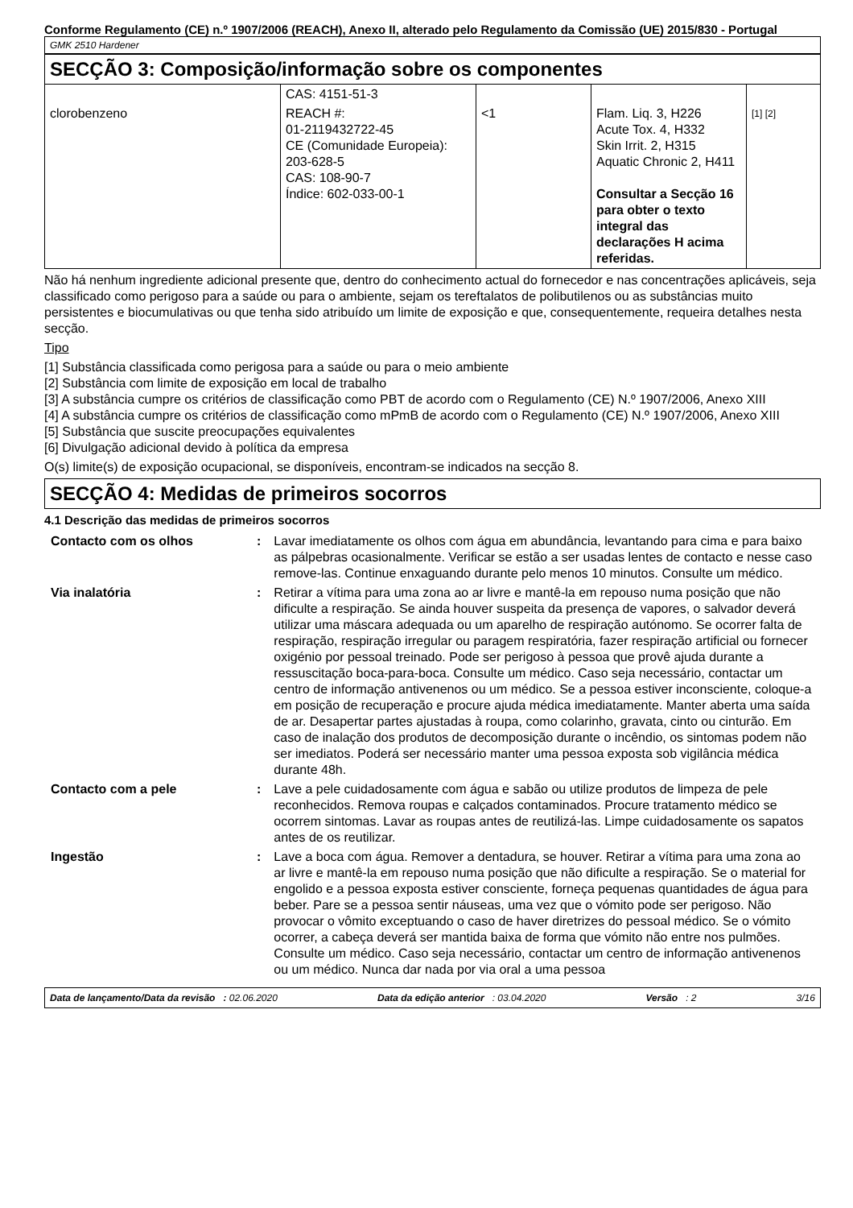Conforme Regulamento (CE) n.º 1907/2006 (REACH), Anexo II, alterado pelo Regulamento da Comissão (UE) 2015/830 - Portugal
GMK 2510 Hardener
SECÇÃO 3: Composição/informação sobre os componentes
| | CAS: 4151-51-3 | | | |
| clorobenzeno | REACH #: 01-2119432722-45 CE (Comunidade Europeia): 203-628-5 CAS: 108-90-7 Índice: 602-033-00-1 | <1 | Flam. Liq. 3, H226 Acute Tox. 4, H332 Skin Irrit. 2, H315 Aquatic Chronic 2, H411 Consultar a Secção 16 para obter o texto integral das declarações H acima referidas. | [1] [2] |
Não há nenhum ingrediente adicional presente que, dentro do conhecimento actual do fornecedor e nas concentrações aplicáveis, seja classificado como perigoso para a saúde ou para o ambiente, sejam os tereftalatos de polibutilenos ou as substâncias muito persistentes e biocumulativas ou que tenha sido atribuído um limite de exposição e que, consequentemente, requeira detalhes nesta secção.
Tipo
[1] Substância classificada como perigosa para a saúde ou para o meio ambiente
[2] Substância com limite de exposição em local de trabalho
[3] A substância cumpre os critérios de classificação como PBT de acordo com o Regulamento (CE) N.º 1907/2006, Anexo XIII
[4] A substância cumpre os critérios de classificação como mPmB de acordo com o Regulamento (CE) N.º 1907/2006, Anexo XIII
[5] Substância que suscite preocupações equivalentes
[6] Divulgação adicional devido à política da empresa
O(s) limite(s) de exposição ocupacional, se disponíveis, encontram-se indicados na secção 8.
SECÇÃO 4: Medidas de primeiros socorros
4.1 Descrição das medidas de primeiros socorros
| Contacto com os olhos | : | Lavar imediatamente os olhos com água em abundância, levantando para cima e para baixo as pálpebras ocasionalmente. Verificar se estão a ser usadas lentes de contacto e nesse caso remove-las. Continue enxaguando durante pelo menos 10 minutos. Consulte um médico. |
| Via inalatória | : | Retirar a vítima para uma zona ao ar livre e mantê-la em repouso numa posição que não dificulte a respiração. Se ainda houver suspeita da presença de vapores, o salvador deverá utilizar uma máscara adequada ou um aparelho de respiração autónomo. Se ocorrer falta de respiração, respiração irregular ou paragem respiratória, fazer respiração artificial ou fornecer oxigénio por pessoal treinado. Pode ser perigoso à pessoa que provê ajuda durante a ressuscitação boca-para-boca. Consulte um médico. Caso seja necessário, contactar um centro de informação antivenenos ou um médico. Se a pessoa estiver inconsciente, coloque-a em posição de recuperação e procure ajuda médica imediatamente. Manter aberta uma saída de ar. Desapertar partes ajustadas à roupa, como colarinho, gravata, cinto ou cinturão. Em caso de inalação dos produtos de decomposição durante o incêndio, os sintomas podem não ser imediatos. Poderá ser necessário manter uma pessoa exposta sob vigilância médica durante 48h. |
| Contacto com a pele | : | Lave a pele cuidadosamente com água e sabão ou utilize produtos de limpeza de pele reconhecidos. Remova roupas e calçados contaminados. Procure tratamento médico se ocorrem sintomas. Lavar as roupas antes de reutilizá-las. Limpe cuidadosamente os sapatos antes de os reutilizar. |
| Ingestão | : | Lave a boca com água. Remover a dentadura, se houver. Retirar a vítima para uma zona ao ar livre e mantê-la em repouso numa posição que não dificulte a respiração. Se o material for engolido e a pessoa exposta estiver consciente, forneça pequenas quantidades de água para beber. Pare se a pessoa sentir náuseas, uma vez que o vómito pode ser perigoso. Não provocar o vômito exceptuando o caso de haver diretrizes do pessoal médico. Se o vómito ocorrer, a cabeça deverá ser mantida baixa de forma que vómito não entre nos pulmões. Consulte um médico. Caso seja necessário, contactar um centro de informação antivenenos ou um médico. Nunca dar nada por via oral a uma pessoa |
Data de lançamento/Data da revisão : 02.06.2020 Data da edição anterior : 03.04.2020 Versão : 2 3/16